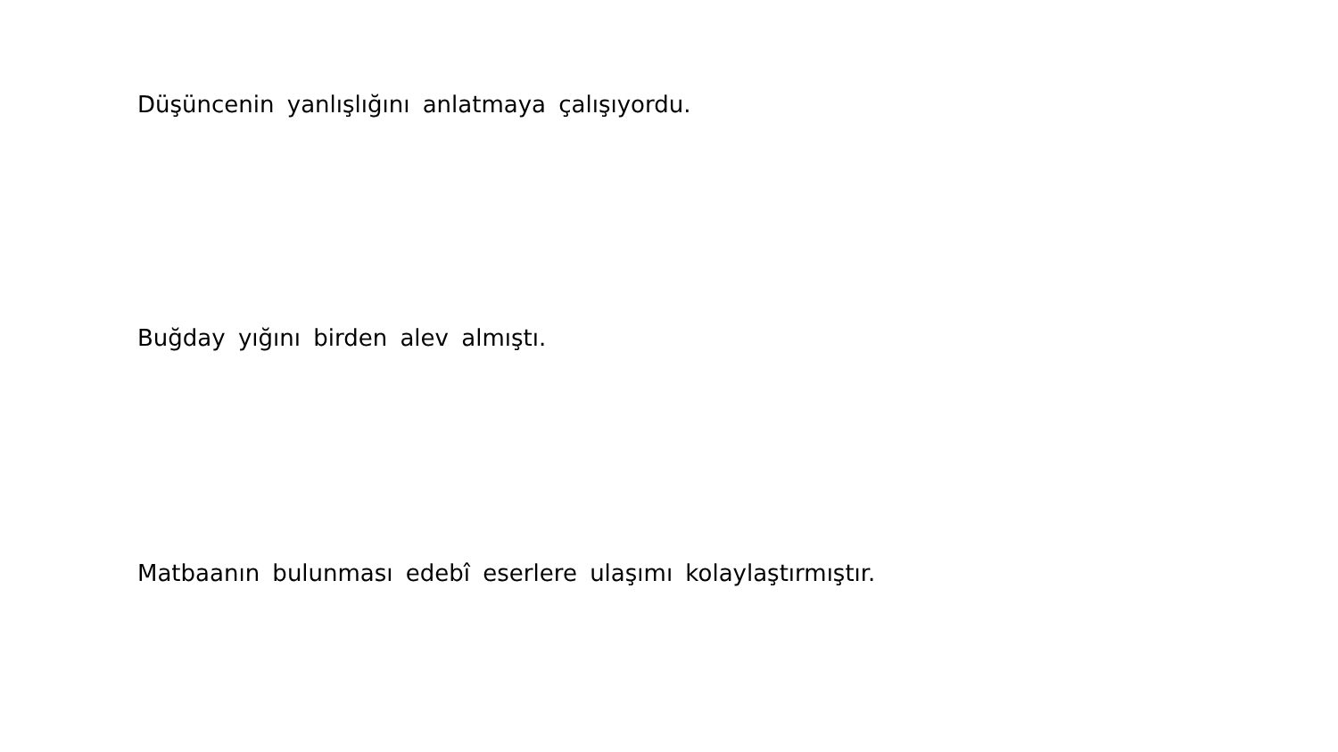Düşüncenin yanlışlığını anlatmaya çalışıyordu.
Buğday yığını birden alev almıştı.
Matbaanın bulunması edebî eserlere ulaşımı kolaylaştırmıştır.